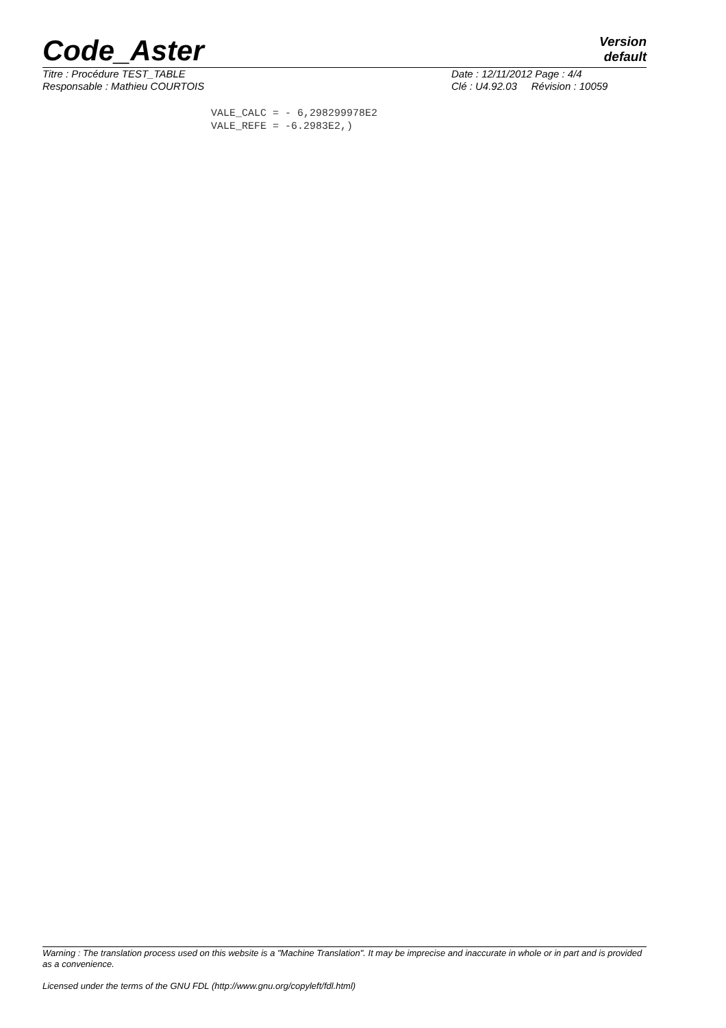Code_Aster
Version
default
Titre : Procédure TEST_TABLE
Responsable : Mathieu COURTOIS
Date : 12/11/2012 Page : 4/4
Clé : U4.92.03 Révision : 10059
VALE_CALC = - 6,298299978E2
VALE_REFE = -6.2983E2,)
Warning : The translation process used on this website is a "Machine Translation". It may be imprecise and inaccurate in whole or in part and is provided as a convenience.
Licensed under the terms of the GNU FDL (http://www.gnu.org/copyleft/fdl.html)